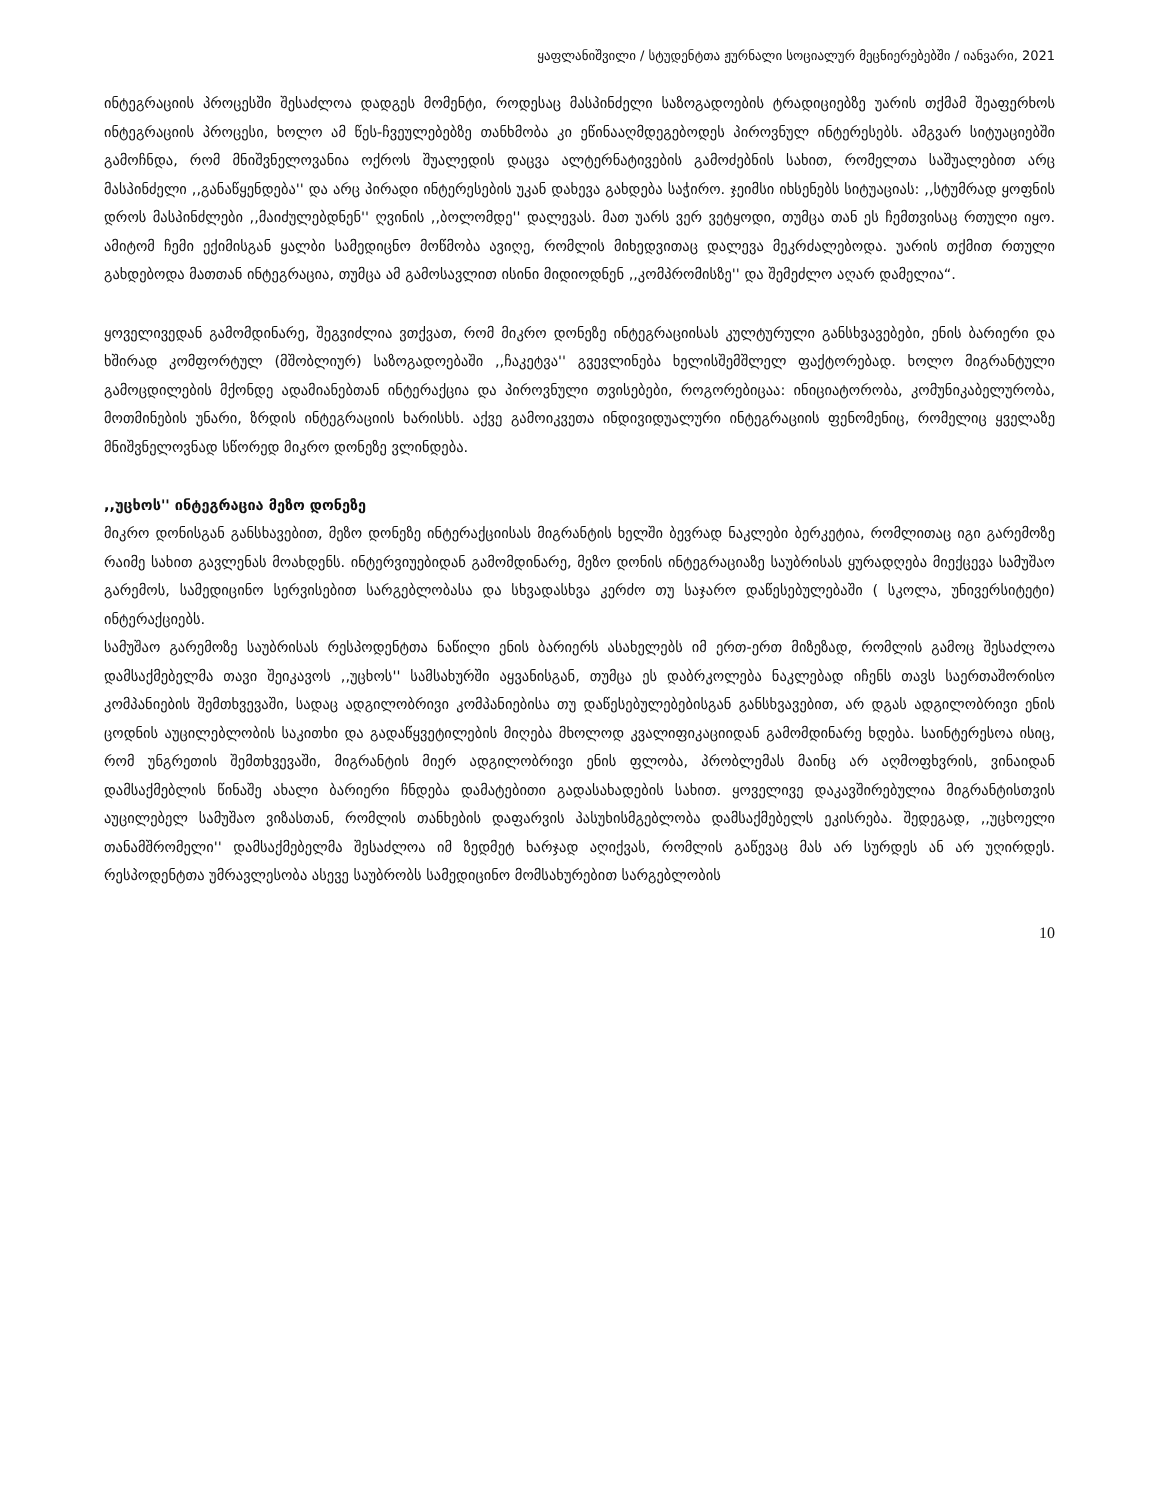ყაფლანიშვილი / სტუდენტთა ჟურნალი სოციალურ მეცნიერებებში / იანვარი, 2021
ინტეგრაციის პროცესში შესაძლოა დადგეს მომენტი, როდესაც მასპინძელი საზოგადოების ტრადიციებზე უარის თქმამ შეაფერხოს ინტეგრაციის პროცესი, ხოლო ამ წეს-ჩვეულებებზე თანხმობა კი ეწინააღმდეგებოდეს პიროვნულ ინტერესებს. ამგვარ სიტუაციებში გამოჩნდა, რომ მნიშვნელოვანია ოქროს შუალედის დაცვა ალტერნატივების გამოძებნის სახით, რომელთა საშუალებით არც მასპინძელი ,,განაწყენდება'' და არც პირადი ინტერესების უკან დახევა გახდება საჭირო. ჯეიმსი იხსენებს სიტუაციას: ,,სტუმრად ყოფნის დროს მასპინძლები ,,მაიძულებდნენ'' ღვინის ,,ბოლომდე'' დალევას. მათ უარს ვერ ვეტყოდი, თუმცა თან ეს ჩემთვისაც რთული იყო. ამიტომ ჩემი ექიმისგან ყალბი სამედიცნო მოწმობა ავიღე, რომლის მიხედვითაც დალევა მეკრძალებოდა. უარის თქმით რთული გახდებოდა მათთან ინტეგრაცია, თუმცა ამ გამოსავლით ისინი მიდიოდნენ ,,კომპრომისზე'' და შემეძლო აღარ დამელია“.
ყოველივედან გამომდინარე, შეგვიძლია ვთქვათ, რომ მიკრო დონეზე ინტეგრაციისას კულტურული განსხვავებები, ენის ბარიერი და ხშირად კომფორტულ (მშობლიურ) საზოგადოებაში ,,ჩაკეტვა'' გვევლინება ხელისშემშლელ ფაქტორებად. ხოლო მიგრანტული გამოცდილების მქონდე ადამიანებთან ინტერაქცია და პიროვნული თვისებები, როგორებიცაა: ინიციატორობა, კომუნიკაბელურობა, მოთმინების უნარი, ზრდის ინტეგრაციის ხარისხს. აქვე გამოიკვეთა ინდივიდუალური ინტეგრაციის ფენომენიც, რომელიც ყველაზე მნიშვნელოვნად სწორედ მიკრო დონეზე ვლინდება.
,,უცხოს'' ინტეგრაცია მეზო დონეზე
მიკრო დონისგან განსხავებით, მეზო დონეზე ინტერაქციისას მიგრანტის ხელში ბევრად ნაკლები ბერკეტია, რომლითაც იგი გარემოზე რაიმე სახით გავლენას მოახდენს. ინტერვიუებიდან გამომდინარე, მეზო დონის ინტეგრაციაზე საუბრისას ყურადღება მიექცევა სამუშაო გარემოს, სამედიცინო სერვისებით სარგებლობასა და სხვადასხვა კერძო თუ საჯარო დაწესებულებაში ( სკოლა, უნივერსიტეტი) ინტერაქციებს.
სამუშაო გარემოზე საუბრისას რესპოდენტთა ნაწილი ენის ბარიერს ასახელებს იმ ერთ-ერთ მიზეზად, რომლის გამოც შესაძლოა დამსაქმებელმა თავი შეიკავოს ,,უცხოს'' სამსახურში აყვანისგან, თუმცა ეს დაბრკოლება ნაკლებად იჩენს თავს საერთაშორისო კომპანიების შემთხვევაში, სადაც ადგილობრივი კომპანიებისა თუ დაწესებულებებისგან განსხვავებით, არ დგას ადგილობრივი ენის ცოდნის აუცილებლობის საკითხი და გადაწყვეტილების მიღება მხოლოდ კვალიფიკაციიდან გამომდინარე ხდება. საინტერესოა ისიც, რომ უნგრეთის შემთხვევაში, მიგრანტის მიერ ადგილობრივი ენის ფლობა, პრობლემას მაინც არ აღმოფხვრის, ვინაიდან დამსაქმებლის წინაშე ახალი ბარიერი ჩნდება დამატებითი გადასახადების სახით. ყოველივე დაკავშირებულია მიგრანტისთვის აუცილებელ სამუშაო ვიზასთან, რომლის თანხების დაფარვის პასუხისმგებლობა დამსაქმებელს ეკისრება. შედეგად, ,,უცხოელი თანამშრომელი'' დამსაქმებელმა შესაძლოა იმ ზედმეტ ხარჯად აღიქვას, რომლის გაწევაც მას არ სურდეს ან არ უღირდეს. რესპოდენტთა უმრავლესობა ასევე საუბრობს სამედიცინო მომსახურებით სარგებლობის
10